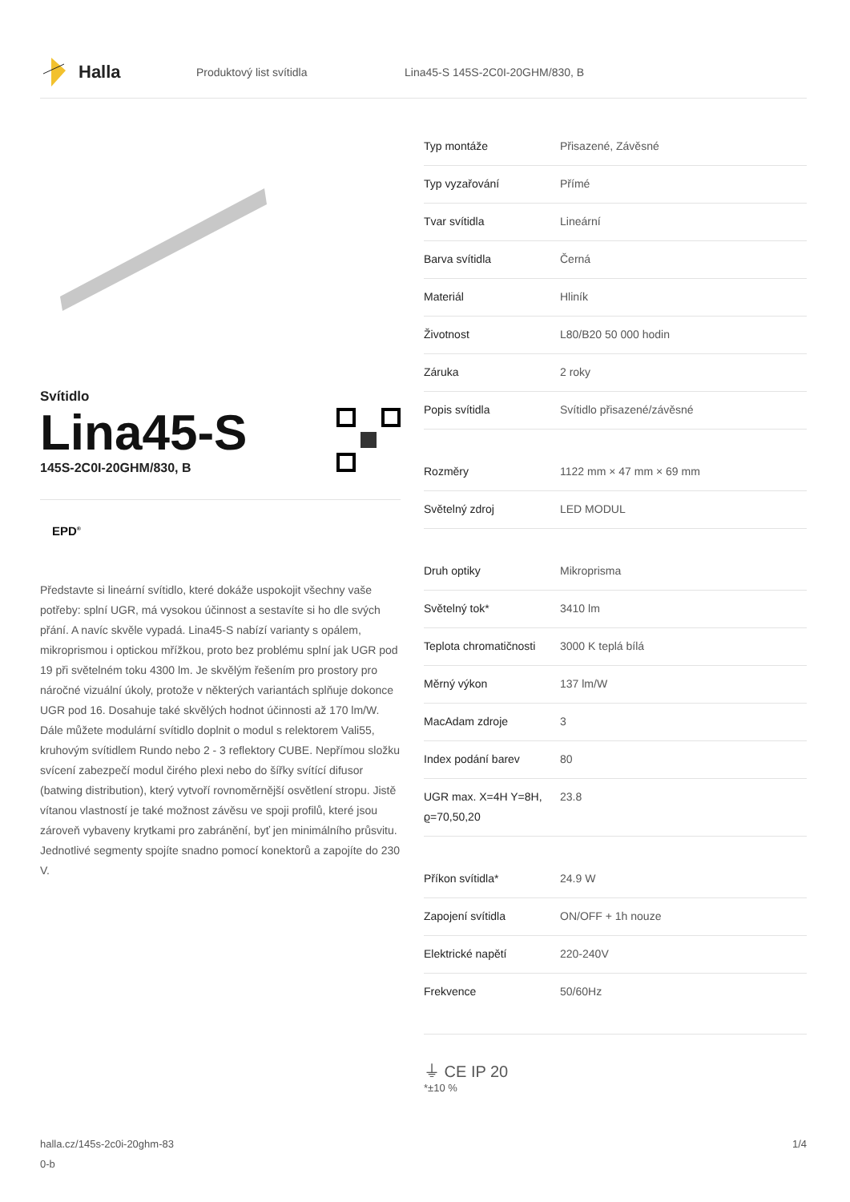Halla
Produktový list svítidla
Lina45-S 145S-2C0I-20GHM/830, B
Svítidlo
Lina45-S
145S-2C0I-20GHM/830, B
EPD<sup>®</sup>
Představte si lineární svítidlo, které dokáže uspokojit všechny vaše potřeby: splní UGR, má vysokou účinnost a sestavíte si ho dle svých přání. A navíc skvěle vypadá. Lina45-S nabízí varianty s opálem, mikroprismou i optickou mřížkou, proto bez problému splní jak UGR pod 19 při světelném toku 4300 lm. Je skvělým řešením pro prostory pro náročné vizuální úkoly, protože v některých variantách splňuje dokonce UGR pod 16. Dosahuje také skvělých hodnot účinnosti až 170 lm/W. Dále můžete modulární svítidlo doplnit o modul s relektorem Vali55, kruhovým svítidlem Rundo nebo 2 - 3 reflektory CUBE. Nepřímou složku svícení zabezpečí modul čirého plexi nebo do šířky svítící difusor (batwing distribution), který vytvoří rovnoměrnější osvětlení stropu. Jistě vítanou vlastností je také možnost závěsu ve spoji profilů, které jsou zároveň vybaveny krytkami pro zabránění, byť jen minimálního průsvitu. Jednotlivé segmenty spojíte snadno pomocí konektorů a zapojíte do 230 V.
| Typ montáže | Přisazené, Závěsné |
| Typ vyzařování | Přímé |
| Tvar svítidla | Lineární |
| Barva svítidla | Černá |
| Materiál | Hliník |
| Životnost | L80/B20 50 000 hodin |
| Záruka | 2 roky |
| Popis svítidla | Svítidlo přisazené/závěsné |
| Rozměry | 1122 mm × 47 mm × 69 mm |
| Světelný zdroj | LED MODUL |
| Druh optiky | Mikroprisma |
| Světelný tok* | 3410 lm |
| Teplota chromatičnosti | 3000 K teplá bílá |
| Měrný výkon | 137 lm/W |
| MacAdam zdroje | 3 |
| Index podání barev | 80 |
| UGR max. X=4H Y=8H, ϱ=70,50,20 | 23.8 |
| Příkon svítidla* | 24.9 W |
| Zapojení svítidla | ON/OFF + 1h nouze |
| Elektrické napětí | 220-240V |
| Frekvence | 50/60Hz |
⏚ CE IP 20
*±10 %
halla.cz/145s-2c0i-20ghm-83
0-b
1/4